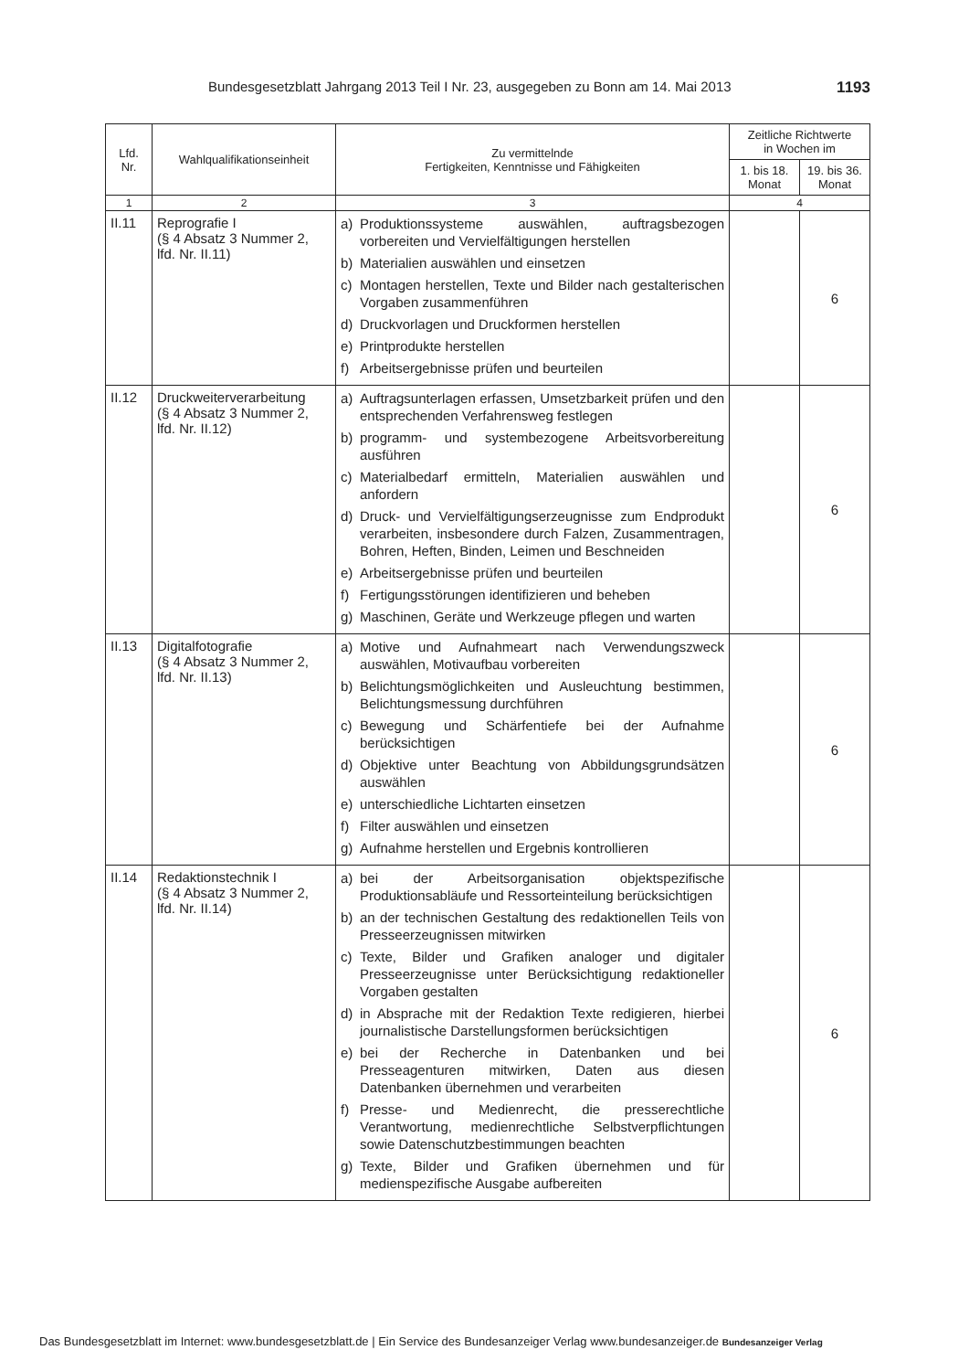Bundesgesetzblatt Jahrgang 2013 Teil I Nr. 23, ausgegeben zu Bonn am 14. Mai 2013 1193
| Lfd. Nr. | Wahlqualifikationseinheit | Zu vermittelnde Fertigkeiten, Kenntnisse und Fähigkeiten | Zeitliche Richtwerte in Wochen im | |
| --- | --- | --- | --- | --- |
| | | | 1. bis 18. Monat | 19. bis 36. Monat |
| 1 | 2 | 3 | 4 | |
| II.11 | Reprografie I (§ 4 Absatz 3 Nummer 2, lfd. Nr. II.11) | a) Produktionssysteme auswählen, auftragsbezogen vorbereiten und Vervielfältigungen herstellen b) Materialien auswählen und einsetzen c) Montagen herstellen, Texte und Bilder nach gestalterischen Vorgaben zusammenführen d) Druckvorlagen und Druckformen herstellen e) Printprodukte herstellen f) Arbeitsergebnisse prüfen und beurteilen | | 6 |
| II.12 | Druckweiterverarbeitung (§ 4 Absatz 3 Nummer 2, lfd. Nr. II.12) | a) Auftragsunterlagen erfassen, Umsetzbarkeit prüfen und den entsprechenden Verfahrensweg festlegen b) programm- und systembezogene Arbeitsvorbereitung ausführen c) Materialbedarf ermitteln, Materialien auswählen und anfordern d) Druck- und Vervielfältigungserzeugnisse zum Endprodukt verarbeiten, insbesondere durch Falzen, Zusammentragen, Bohren, Heften, Binden, Leimen und Beschneiden e) Arbeitsergebnisse prüfen und beurteilen f) Fertigungsstörungen identifizieren und beheben g) Maschinen, Geräte und Werkzeuge pflegen und warten | | 6 |
| II.13 | Digitalfotografie (§ 4 Absatz 3 Nummer 2, lfd. Nr. II.13) | a) Motive und Aufnahmeart nach Verwendungszweck auswählen, Motivaufbau vorbereiten b) Belichtungsmöglichkeiten und Ausleuchtung bestimmen, Belichtungsmessung durchführen c) Bewegung und Schärfentiefe bei der Aufnahme berücksichtigen d) Objektive unter Beachtung von Abbildungsgrundsätzen auswählen e) unterschiedliche Lichtarten einsetzen f) Filter auswählen und einsetzen g) Aufnahme herstellen und Ergebnis kontrollieren | | 6 |
| II.14 | Redaktionstechnik I (§ 4 Absatz 3 Nummer 2, lfd. Nr. II.14) | a) bei der Arbeitsorganisation objektspezifische Produktionsabläufe und Ressorteinteilung berücksichtigen b) an der technischen Gestaltung des redaktionellen Teils von Presseerzeugnissen mitwirken c) Texte, Bilder und Grafiken analoger und digitaler Presseerzeugnisse unter Berücksichtigung redaktioneller Vorgaben gestalten d) in Absprache mit der Redaktion Texte redigieren, hierbei journalistische Darstellungsformen berücksichtigen e) bei der Recherche in Datenbanken und bei Presseagenturen mitwirken, Daten aus diesen Datenbanken übernehmen und verarbeiten f) Presse- und Medienrecht, die presserechtliche Verantwortung, medienrechtliche Selbstverpflichtungen sowie Datenschutzbestimmungen beachten g) Texte, Bilder und Grafiken übernehmen und für medienspezifische Ausgabe aufbereiten | | 6 |
Das Bundesgesetzblatt im Internet: www.bundesgesetzblatt.de | Ein Service des Bundesanzeiger Verlag www.bundesanzeiger.de Bundesanzeiger Verlag